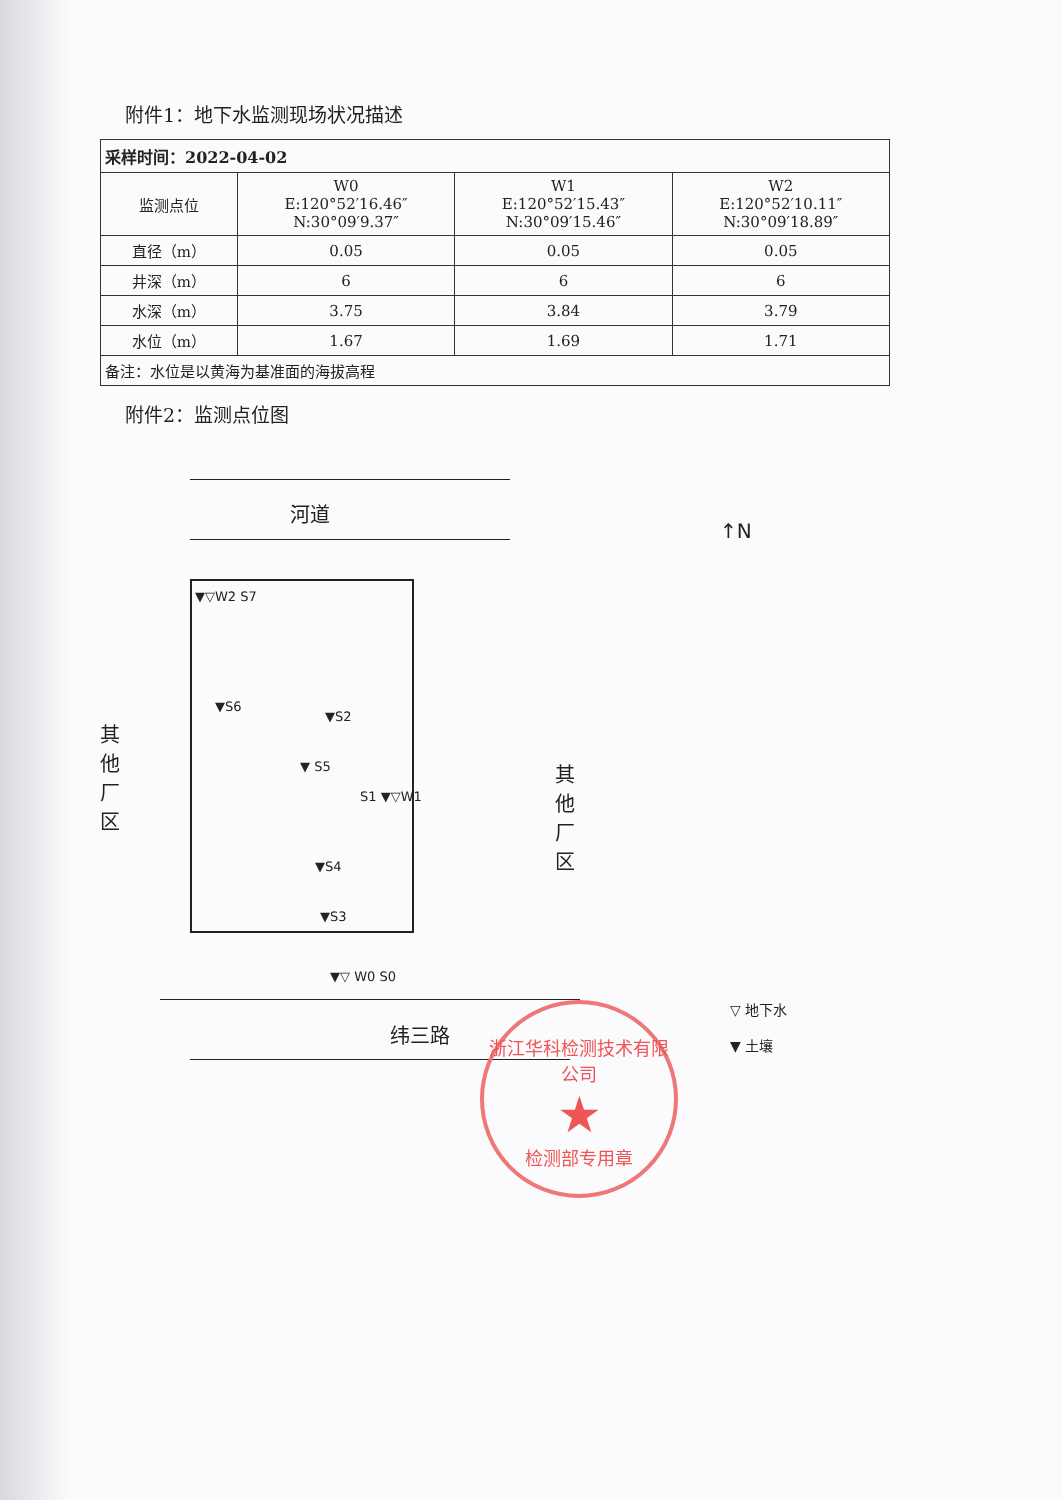附件1：地下水监测现场状况描述
| 采样时间：2022-04-02 | | | |
| --- | --- | --- | --- |
| 监测点位 | W0 E:120°52′16.46″ N:30°09′9.37″ | W1 E:120°52′15.43″ N:30°09′15.46″ | W2 E:120°52′10.11″ N:30°09′18.89″ |
| 直径（m） | 0.05 | 0.05 | 0.05 |
| 井深（m） | 6 | 6 | 6 |
| 水深（m） | 3.75 | 3.84 | 3.79 |
| 水位（m） | 1.67 | 1.69 | 1.71 |
| 备注：水位是以黄海为基准面的海拔高程 | | | |
附件2：监测点位图
河道
↑N
▼▽W2 S7
▼S6
▼S2
▼ S5
S1 ▼▽W1
▼S4
▼S3
▼▽ W0 S0
其他厂区
其他厂区
纬三路
▽ 地下水
▼ 土壤
浙江华科检测技术有限公司
★
检测部专用章